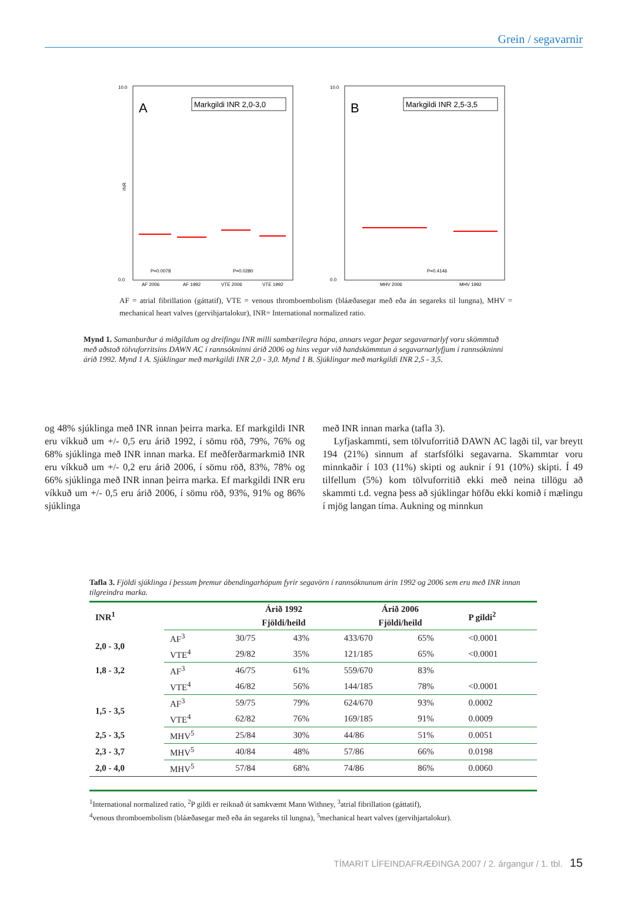Grein / segavarnir
A
Markgildi INR 2,0-3,0
10.0
0.0
INR
P=0.0078
P=0.0280
AF 2006
AF 1992
VTE 2006
VTE 1992
B
Markgildi INR 2,5-3,5
10.0
0.0
P=0.4146
MHV 2006
MHV 1992
AF = atrial fibrillation (gáttatif), VTE = venous thromboembolism (bláæðasegar með eða án segareks til lungna), MHV = mechanical heart valves (gervihjartalokur), INR= International normalized ratio.
Mynd 1. Samanburður á miðgildum og dreifingu INR milli sambærilegra hópa, annars vegar þegar segavarnarlyf voru skömmtuð með aðstoð tölvuforritsins DAWN AC í rannsókninni árið 2006 og hins vegar við handskömmtun á segavarnarlyfjum í rannsókninni árið 1992. Mynd 1 A. Sjúklingar með markgildi INR 2,0 - 3,0. Mynd 1 B. Sjúklingar með markgildi INR 2,5 - 3,5.
og 48% sjúklinga með INR innan þeirra marka. Ef markgildi INR eru víkkuð um +/- 0,5 eru árið 1992, í sömu röð, 79%, 76% og 68% sjúklinga með INR innan marka. Ef meðferðarmarkmið INR eru víkkuð um +/- 0,2 eru árið 2006, í sömu röð, 83%, 78% og 66% sjúklinga með INR innan þeirra marka. Ef markgildi INR eru víkkuð um +/- 0,5 eru árið 2006, í sömu röð, 93%, 91% og 86% sjúklinga
með INR innan marka (tafla 3).
Lyfjaskammti, sem tölvuforritið DAWN AC lagði til, var breytt 194 (21%) sinnum af starfsfólki segavarna. Skammtar voru minnkaðir í 103 (11%) skipti og auknir í 91 (10%) skipti. Í 49 tilfellum (5%) kom tölvuforritið ekki með neina tillögu að skammti t.d. vegna þess að sjúklingar höfðu ekki komið í mælingu í mjög langan tíma. Aukning og minnkun
Tafla 3. Fjöldi sjúklinga í þessum þremur ábendingarhópum fyrir segavörn í rannsóknunum árin 1992 og 2006 sem eru með INR innan tilgreindra marka.
| INR<sup>1</sup> | | Árið 1992 | | Árið 2006 | | P gildi<sup>2</sup> |
| --- | --- | --- | --- | --- | --- | --- |
| | | Fjöldi/heild | | Fjöldi/heild | | |
| 2,0 - 3,0 | AF<sup>3</sup> | 30/75 | 43% | 433/670 | 65% | <0.0001 |
| | VTE<sup>4</sup> | 29/82 | 35% | 121/185 | 65% | <0.0001 |
| 1,8 - 3,2 | AF<sup>3</sup> | 46/75 | 61% | 559/670 | 83% | |
| | VTE<sup>4</sup> | 46/82 | 56% | 144/185 | 78% | <0.0001 |
| 1,5 - 3,5 | AF<sup>3</sup> | 59/75 | 79% | 624/670 | 93% | 0.0002 |
| | VTE<sup>4</sup> | 62/82 | 76% | 169/185 | 91% | 0.0009 |
| 2,5 - 3,5 | MHV<sup>5</sup> | 25/84 | 30% | 44/86 | 51% | 0.0051 |
| 2,3 - 3,7 | MHV<sup>5</sup> | 40/84 | 48% | 57/86 | 66% | 0.0198 |
| 2,0 - 4,0 | MHV<sup>5</sup> | 57/84 | 68% | 74/86 | 86% | 0.0060 |
<sup>1</sup> International normalized ratio, <sup>2</sup>P gildi er reiknað út samkvæmt Mann Withney, <sup>3</sup>atrial fibrillation (gáttatif),
<sup>4</sup> venous thromboembolism (bláæðasegar með eða án segareks til lungna), <sup>5</sup>mechanical heart valves (gervihjartalokur).
TÍMARIT LÍFEINDAFRÆÐINGA 2007 / 2. árgangur / 1. tbl. 15